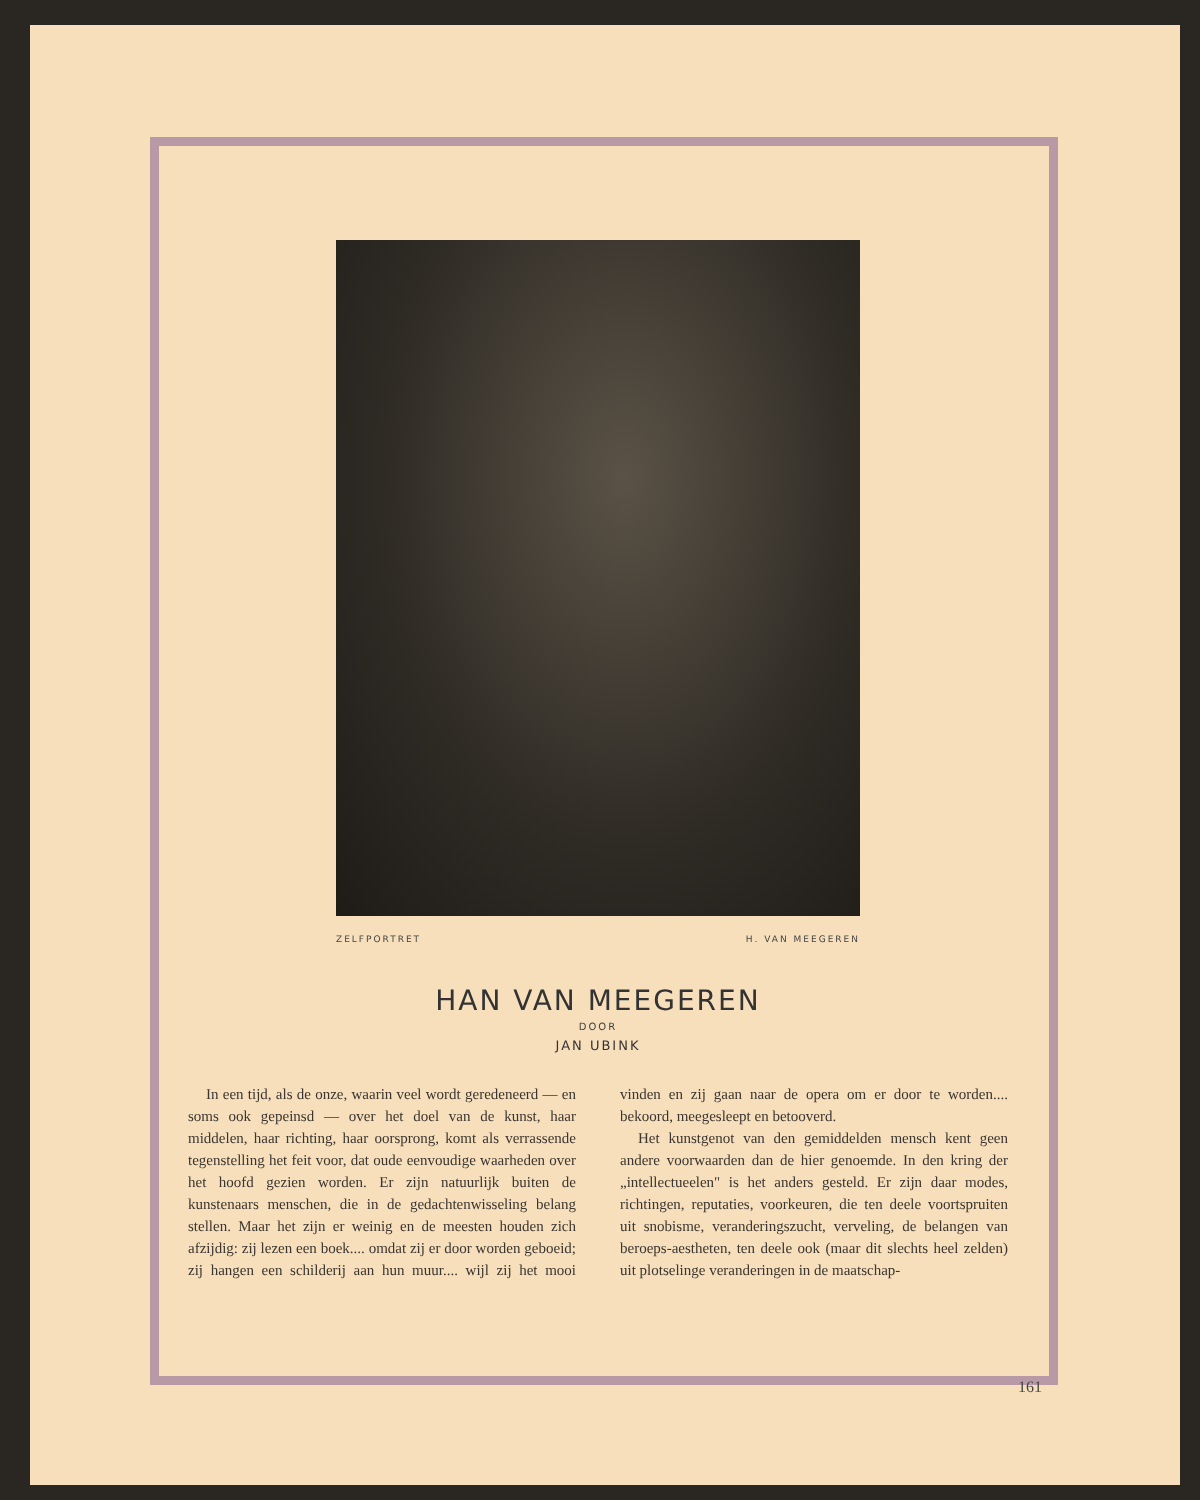ZELFPORTRET H. VAN MEEGEREN
HAN VAN MEEGEREN
DOOR
JAN UBINK
In een tijd, als de onze, waarin veel wordt geredeneerd — en soms ook gepeinsd — over het doel van de kunst, haar middelen, haar richting, haar oorsprong, komt als verrassende tegenstelling het feit voor, dat oude eenvoudige waarheden over het hoofd gezien worden. Er zijn natuurlijk buiten de kunstenaars menschen, die in de gedachtenwisseling belang stellen. Maar het zijn er weinig en de meesten houden zich afzijdig: zij lezen een boek.... omdat zij er door worden geboeid; zij hangen een schilderij aan hun muur.... wijl zij het mooi vinden en zij gaan naar de opera om er door te worden.... bekoord, meegesleept en betooverd.
Het kunstgenot van den gemiddelden mensch kent geen andere voorwaarden dan de hier genoemde. In den kring der „intellectueelen" is het anders gesteld. Er zijn daar modes, richtingen, reputaties, voorkeuren, die ten deele voortspruiten uit snobisme, veranderingszucht, verveling, de belangen van beroeps-aestheten, ten deele ook (maar dit slechts heel zelden) uit plotselinge veranderingen in de maatschap-
161